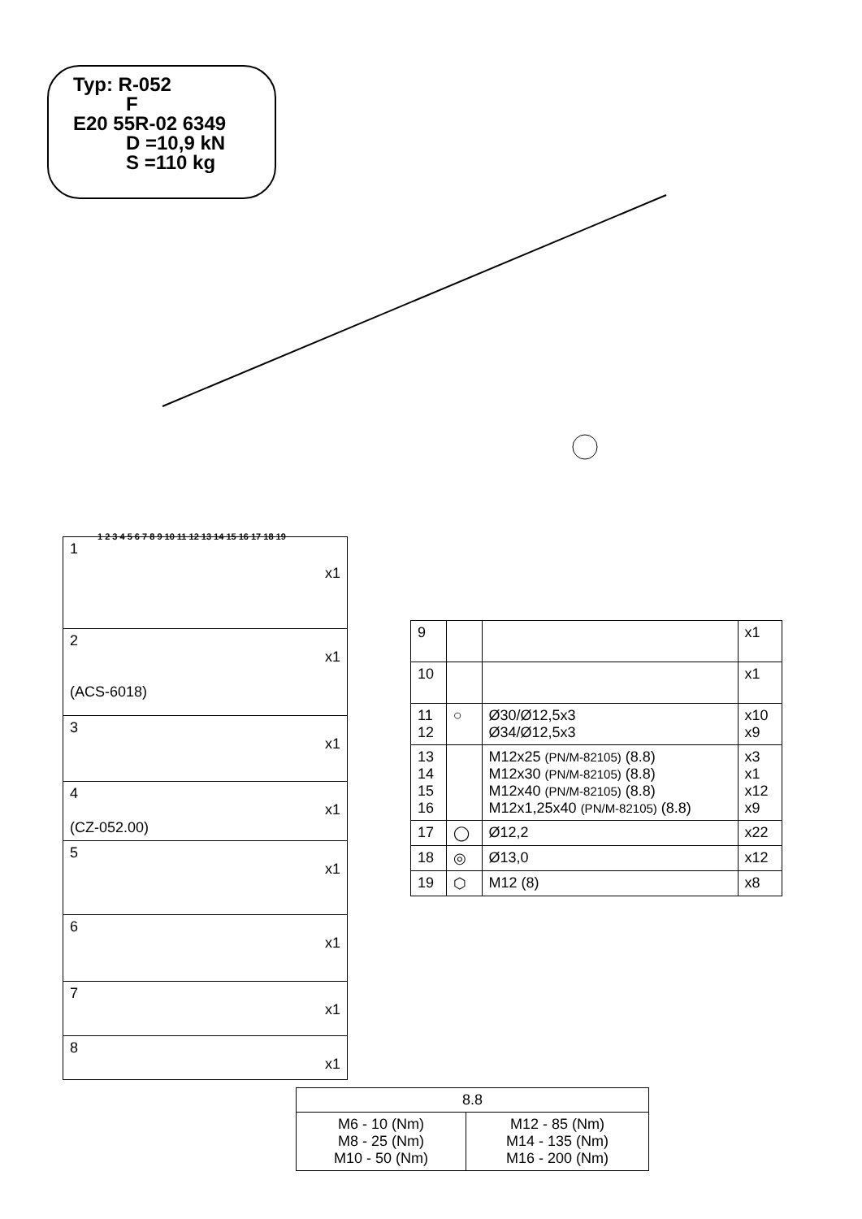Typ: R-052
F
E20 55R-02 6349
D =10,9 kN
S =110 kg
1 2 3 4 5 6 7 8 9 10 11 12 13 14 15 16 17 18 19
| 1 x1 |
| 2 x1 (ACS-6018) |
| 3 x1 |
| 4 x1 (CZ-052.00) |
| 5 x1 |
| 6 x1 |
| 7 x1 |
| 8 x1 |
| 9 | | | x1 |
| 10 | | | x1 |
| 11 12 | ○ | Ø30/Ø12,5x3 Ø34/Ø12,5x3 | x10 x9 |
| 13 14 15 16 | | M12x25 (PN/M-82105) (8.8) M12x30 (PN/M-82105) (8.8) M12x40 (PN/M-82105) (8.8) M12x1,25x40 (PN/M-82105) (8.8) | x3 x1 x12 x9 |
| 17 | ◯ | Ø12,2 | x22 |
| 18 | ◎ | Ø13,0 | x12 |
| 19 | ⬡ | M12 (8) | x8 |
| 8.8 | |
| M6 - 10 (Nm) M8 - 25 (Nm) M10 - 50 (Nm) | M12 - 85 (Nm) M14 - 135 (Nm) M16 - 200 (Nm) |